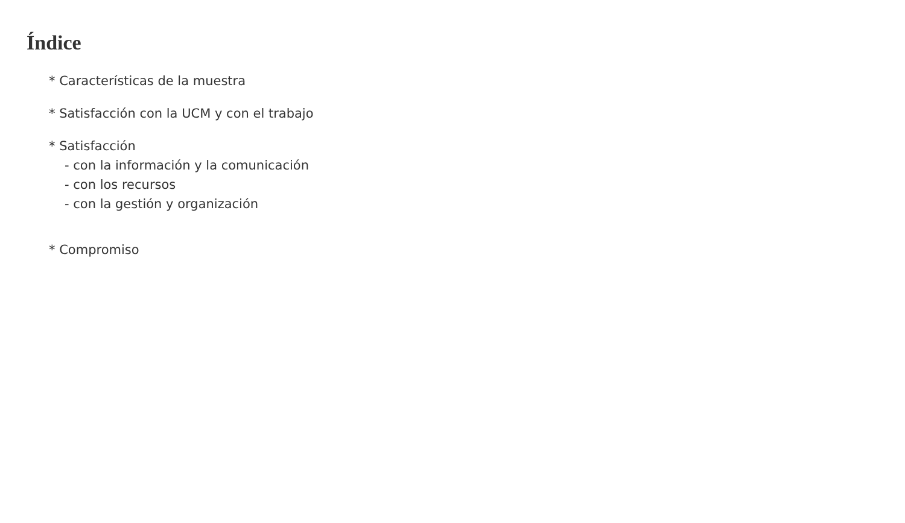Índice
* Características de la muestra
* Satisfacción con la UCM y con el trabajo
* Satisfacción
- con la información y la comunicación
- con los recursos
- con la gestión y organización
* Compromiso